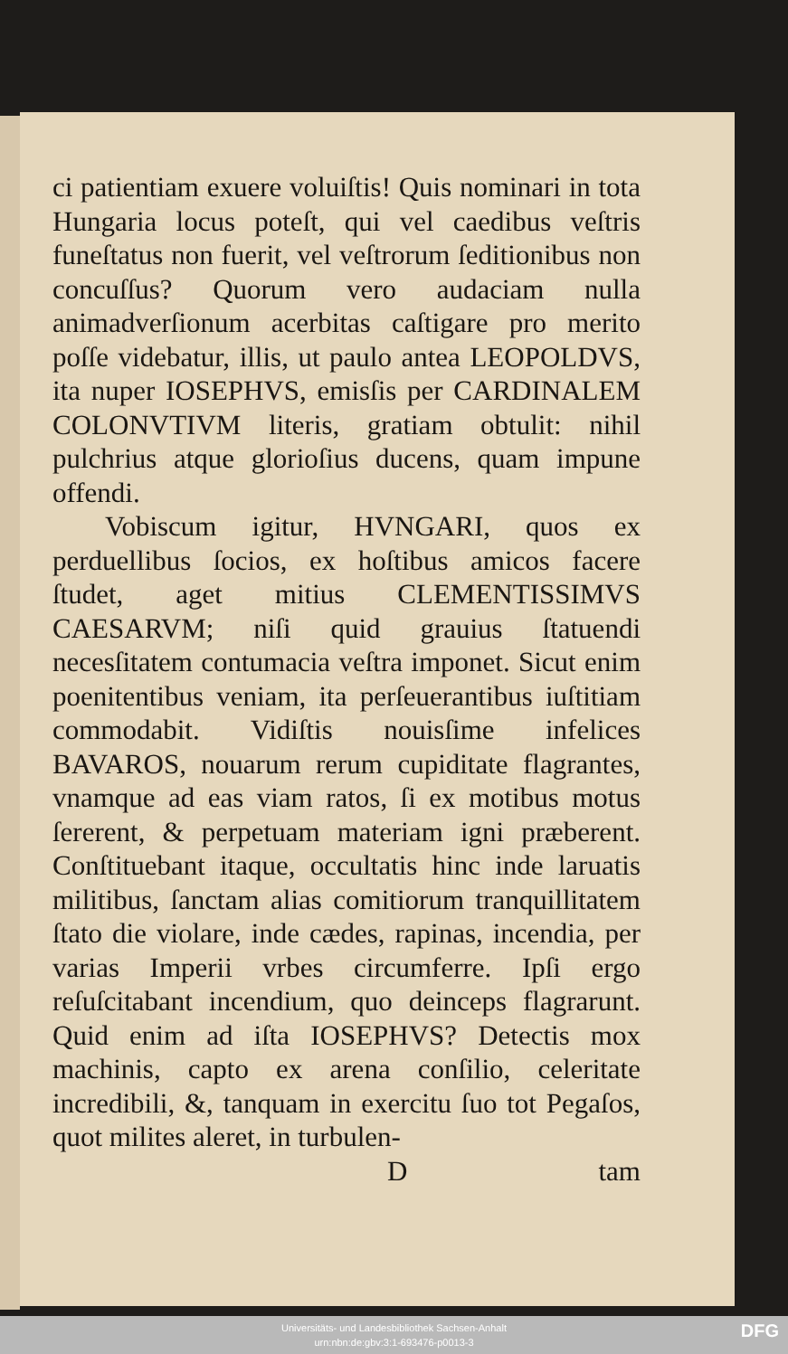ci patientiam exuere voluiſtis! Quis nominari in tota Hungaria locus poteſt, qui vel caedibus veſtris funeſtatus non fuerit, vel veſtrorum ſeditionibus non concuſſus? Quorum vero audaciam nulla animadverſionum acerbitas caſtigare pro merito poſſe videbatur, illis, ut paulo antea LEOPOLDVS, ita nuper IOSEPHVS, emisſis per CARDINALEM COLONVTIVM literis, gratiam obtulit: nihil pulchrius atque glorioſius ducens, quam impune offendi.
Vobiscum igitur, HVNGARI, quos ex perduellibus ſocios, ex hoſtibus amicos facere ſtudet, aget mitius CLEMENTISSIMVS CAESARVM; niſi quid grauius ſtatuendi necesſitatem contumacia veſtra imponet. Sicut enim poenitentibus veniam, ita perſeuerantibus iuſtitiam commodabit. Vidiſtis nouisſime infelices BAVAROS, nouarum rerum cupiditate flagrantes, vnamque ad eas viam ratos, ſi ex motibus motus ſererent, & perpetuam materiam igni præberent. Conſtituebant itaque, occultatis hinc inde laruatis militibus, ſanctam alias comitiorum tranquillitatem ſtato die violare, inde cædes, rapinas, incendia, per varias Imperii vrbes circumferre. Ipſi ergo reſuſcitabant incendium, quo deinceps flagrarunt. Quid enim ad iſta IOSEPHVS? Detectis mox machinis, capto ex arena conſilio, celeritate incredibili, &, tanquam in exercitu ſuo tot Pegaſos, quot milites aleret, in turbulen-
Dtam
Universitäts- und Landesbibliothek Sachsen-Anhalt
urn:nbn:de:gbv:3:1-693476-p0013-3
DFG